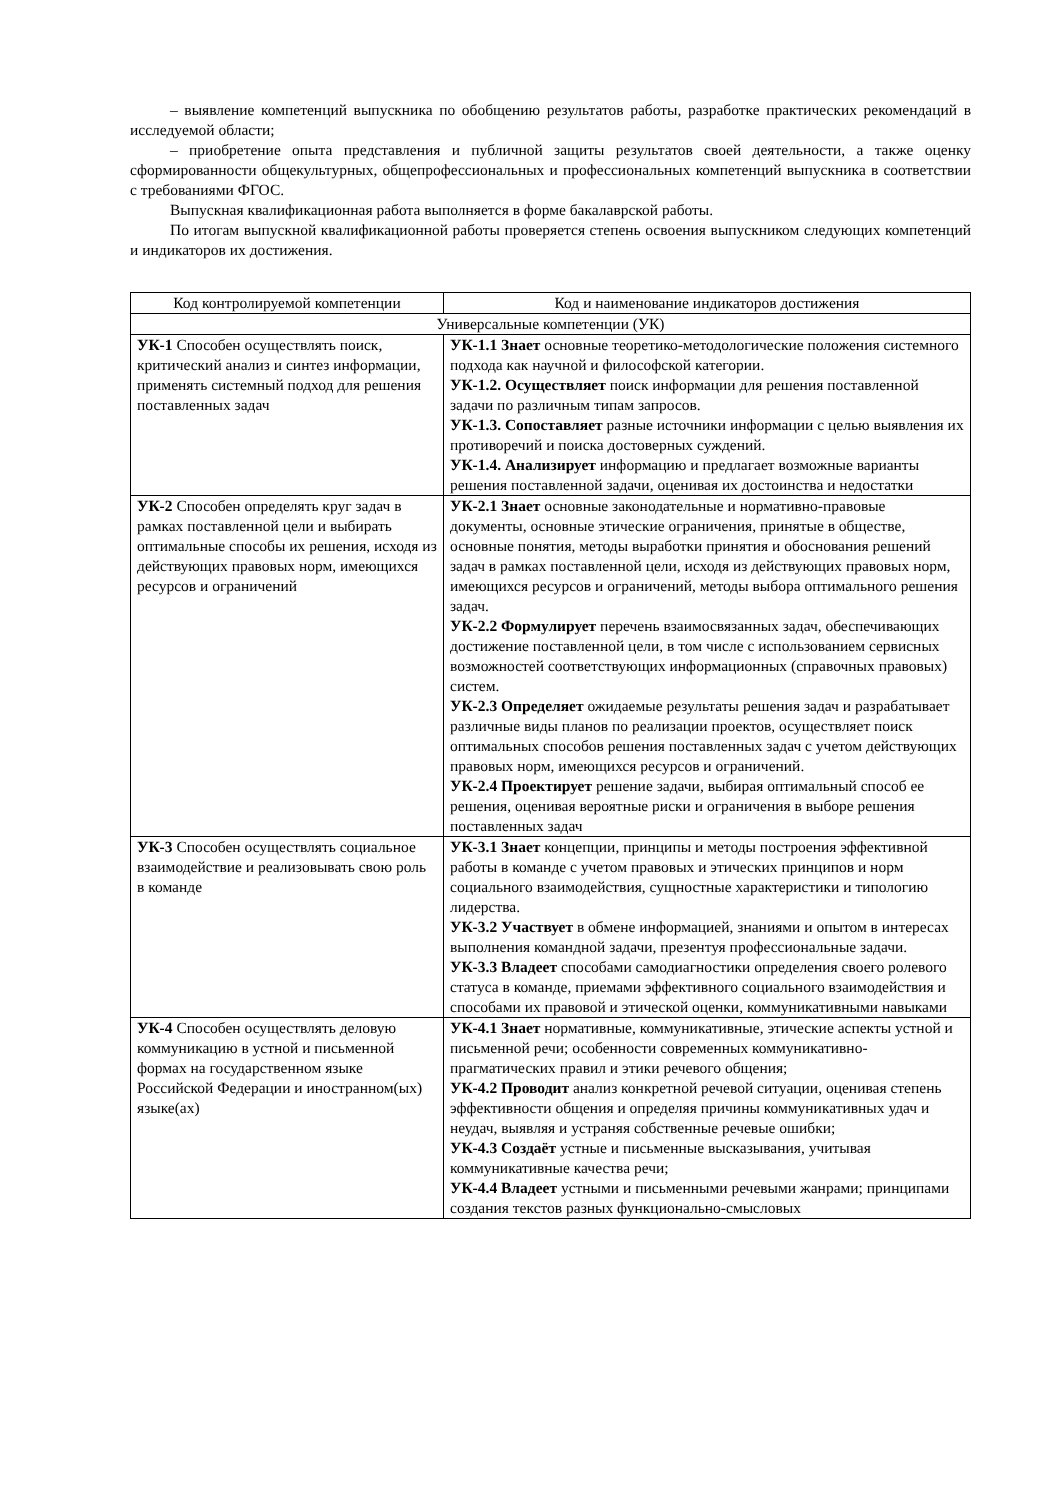– выявление компетенций выпускника по обобщению результатов работы, разработке практических рекомендаций в исследуемой области;
– приобретение опыта представления и публичной защиты результатов своей деятельности, а также оценку сформированности общекультурных, общепрофессиональных и профессиональных компетенций выпускника в соответствии с требованиями ФГОС.
Выпускная квалификационная работа выполняется в форме бакалаврской работы.
По итогам выпускной квалификационной работы проверяется степень освоения выпускником следующих компетенций и индикаторов их достижения.
| Код контролируемой компетенции | Код и наименование индикаторов достижения |
| --- | --- |
| Универсальные компетенции (УК) | |
| УК-1 Способен осуществлять поиск, критический анализ и синтез информации, применять системный подход для решения поставленных задач | УК-1.1 Знает основные теоретико-методологические положения системного подхода как научной и философской категории. УК-1.2. Осуществляет поиск информации для решения поставленной задачи по различным типам запросов. УК-1.3. Сопоставляет разные источники информации с целью выявления их противоречий и поиска достоверных суждений. УК-1.4. Анализирует информацию и предлагает возможные варианты решения поставленной задачи, оценивая их достоинства и недостатки |
| УК-2 Способен определять круг задач в рамках поставленной цели и выбирать оптимальные способы их решения, исходя из действующих правовых норм, имеющихся ресурсов и ограничений | УК-2.1 Знает основные законодательные и нормативно-правовые документы, основные этические ограничения, принятые в обществе, основные понятия, методы выработки принятия и обоснования решений задач в рамках поставленной цели, исходя из действующих правовых норм, имеющихся ресурсов и ограничений, методы выбора оптимального решения задач. УК-2.2 Формулирует перечень взаимосвязанных задач, обеспечивающих достижение поставленной цели, в том числе с использованием сервисных возможностей соответствующих информационных (справочных правовых) систем. УК-2.3 Определяет ожидаемые результаты решения задач и разрабатывает различные виды планов по реализации проектов, осуществляет поиск оптимальных способов решения поставленных задач с учетом действующих правовых норм, имеющихся ресурсов и ограничений. УК-2.4 Проектирует решение задачи, выбирая оптимальный способ ее решения, оценивая вероятные риски и ограничения в выборе решения поставленных задач |
| УК-3 Способен осуществлять социальное взаимодействие и реализовывать свою роль в команде | УК-3.1 Знает концепции, принципы и методы построения эффективной работы в команде с учетом правовых и этических принципов и норм социального взаимодействия, сущностные характеристики и типологию лидерства. УК-3.2 Участвует в обмене информацией, знаниями и опытом в интересах выполнения командной задачи, презентуя профессиональные задачи. УК-3.3 Владеет способами самодиагностики определения своего ролевого статуса в команде, приемами эффективного социального взаимодействия и способами их правовой и этической оценки, коммуникативными навыками |
| УК-4 Способен осуществлять деловую коммуникацию в устной и письменной формах на государственном языке Российской Федерации и иностранном(ых) языке(ах) | УК-4.1 Знает нормативные, коммуникативные, этические аспекты устной и письменной речи; особенности современных коммуникативно-прагматических правил и этики речевого общения; УК-4.2 Проводит анализ конкретной речевой ситуации, оценивая степень эффективности общения и определяя причины коммуникативных удач и неудач, выявляя и устраняя собственные речевые ошибки; УК-4.3 Создаёт устные и письменные высказывания, учитывая коммуникативные качества речи; УК-4.4 Владеет устными и письменными речевыми жанрами; принципами создания текстов разных функционально-смысловых |